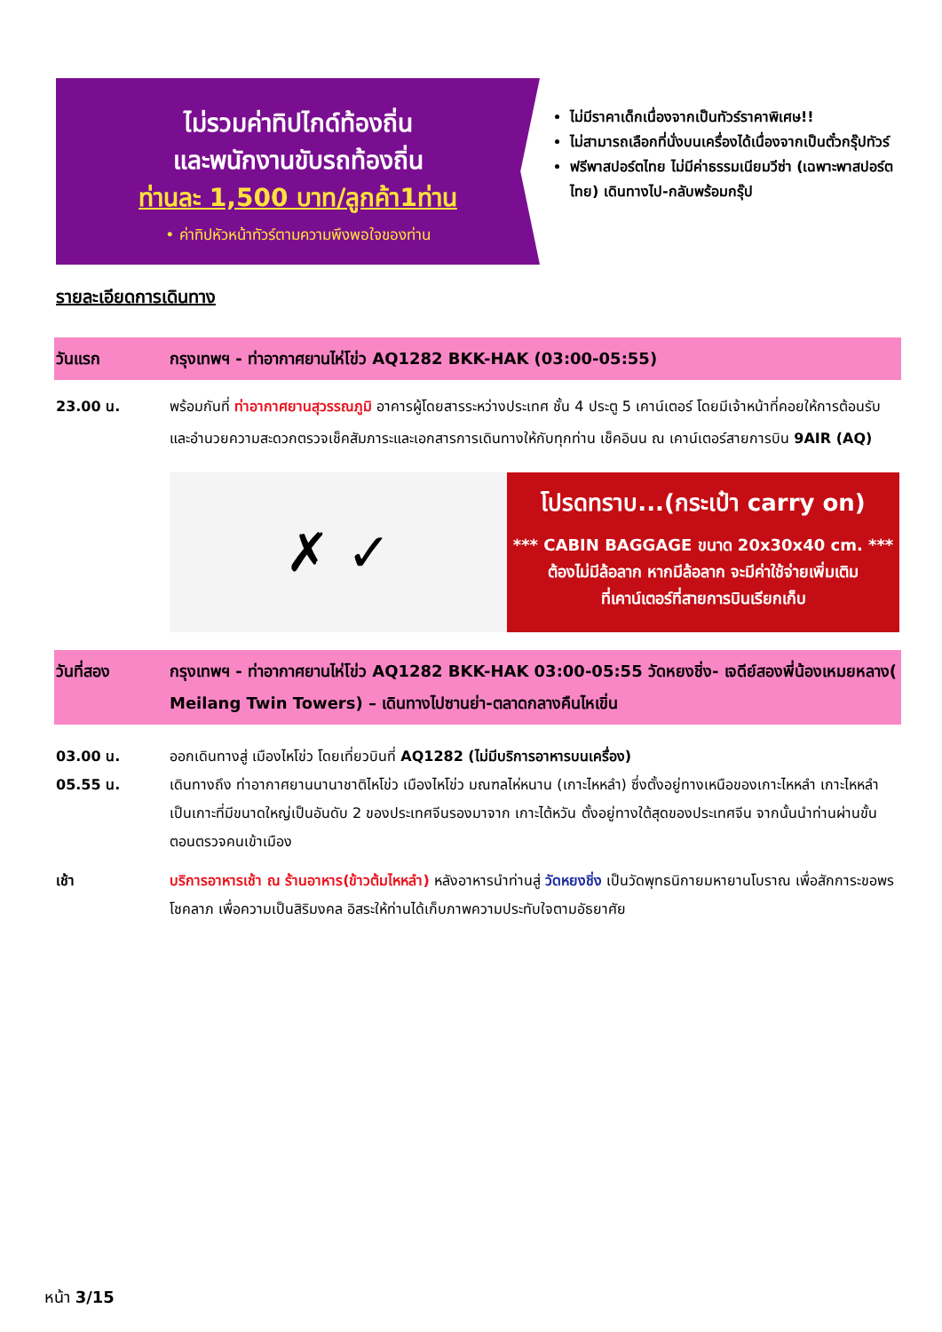ไม่รวมค่าทิปไกด์ท้องถิ่น
และพนักงานขับรถท้องถิ่น
ท่านละ 1,500 บาท/ลูกค้า1ท่าน
• ค่าทิปหัวหน้าทัวร์ตามความพึงพอใจของท่าน
ไม่มีราคาเด็กเนื่องจากเป็นทัวร์ราคาพิเศษ!!
ไม่สามารถเลือกที่นั่งบนเครื่องได้เนื่องจากเป็นตั๋วกรุ๊ปทัวร์
ฟรีพาสปอร์ตไทย ไม่มีค่าธรรมเนียมวีซ่า (เฉพาะพาสปอร์ตไทย) เดินทางไป-กลับพร้อมกรุ๊ป
รายละเอียดการเดินทาง
วันแรก กรุงเทพฯ - ท่าอากาศยานไห่โข่ว AQ1282 BKK-HAK (03:00-05:55)
23.00 น. พร้อมกันที่ ท่าอากาศยานสุวรรณภูมิ อาคารผู้โดยสารระหว่างประเทศ ชั้น 4 ประตู 5 เคาน์เตอร์ โดยมีเจ้าหน้าที่คอยให้การต้อนรับและอำนวยความสะดวกตรวจเช็คสัมภาระและเอกสารการเดินทางให้กับทุกท่าน เช็คอินน ณ เคาน์เตอร์สายการบิน 9AIR (AQ)
✗ ✓
โปรดทราบ...(กระเป๋า carry on)
*** CABIN BAGGAGE ขนาด 20x30x40 cm. ***
ต้องไม่มีล้อลาก หากมีล้อลาก จะมีค่าใช้จ่ายเพิ่มเติม
ที่เคาน์เตอร์ที่สายการบินเรียกเก็บ
วันที่สอง กรุงเทพฯ - ท่าอากาศยานไห่โข่ว AQ1282 BKK-HAK 03:00-05:55 วัดหยงชิ่ง- เจดีย์สองพี่น้องเหมยหลาง( Meilang Twin Towers) – เดินทางไปซานย่า-ตลาดกลางคืนไหเขิ่น
03.00 น.
05.55 น.
ออกเดินทางสู่ เมืองไหโข่ว โดยเที่ยวบินที่ AQ1282 (ไม่มีบริการอาหารบนเครื่อง)
เดินทางถึง ท่าอากาศยานนานาชาติไหโข่ว เมืองไหโข่ว มณฑลไห่หนาน (เกาะไหหลำ) ซึ่งตั้งอยู่ทางเหนือของเกาะไหหลำ เกาะไหหลำเป็นเกาะที่มีขนาดใหญ่เป็นอันดับ 2 ของประเทศจีนรองมาจาก เกาะไต้หวัน ตั้งอยู่ทางใต้สุดของประเทศจีน จากนั้นนำท่านผ่านขั้นตอนตรวจคนเข้าเมือง
เช้า บริการอาหารเช้า ณ ร้านอาหาร(ข้าวต้มไหหลำ) หลังอาหารนำท่านสู่ วัดหยงชิ่ง เป็นวัดพุทธนิกายมหายานโบราณ เพื่อสักการะขอพร โชคลาภ เพื่อความเป็นสิริมงคล อิสระให้ท่านได้เก็บภาพความประทับใจตามอัธยาศัย
หน้า 3/15